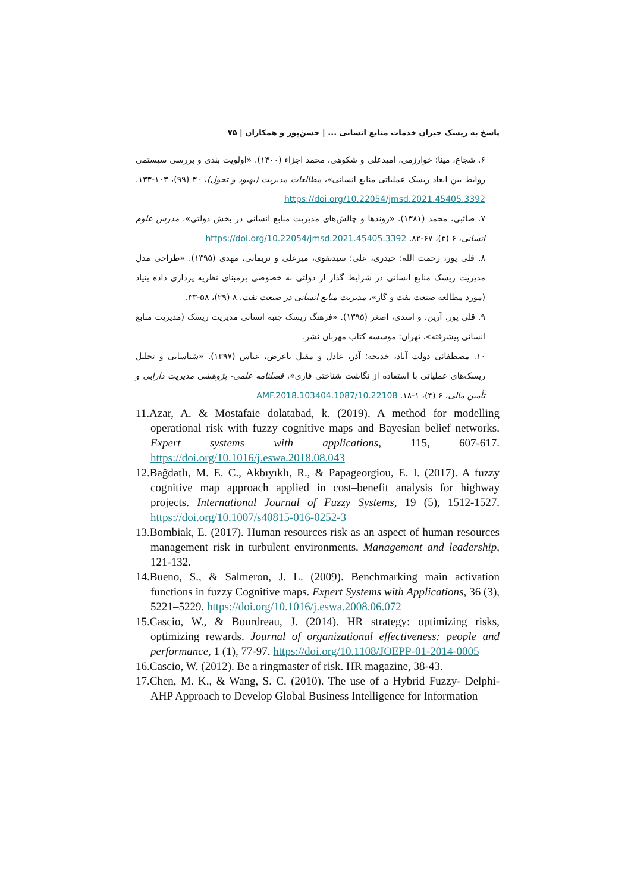پاسخ به ریسک جبران خدمات منابع انسانی ... | حسن‌پور و همکاران | ۷۵
۶. شجاع، مینا؛ خوارزمی، امیدعلی و شکوهی، محمد اجزاء (۱۴۰۰). «اولویت بندی و بررسی سیستمی روابط بین ابعاد ریسک عملیاتی منابع انسانی»، مطالعات مدیریت (بهبود و تحول)، ۳۰ (۹۹)، ۱۰۳-۱۳۳. https://doi.org/10.22054/jmsd.2021.45405.3392
۷. صائبی، محمد (۱۳۸۱). «روندها و چالش‌های مدیریت منابع انسانی در بخش دولتی»، مدرس علوم انسانی، ۶ (۳)، ۶۷-۸۲. https://doi.org/10.22054/jmsd.2021.45405.3392
۸. قلی پور، رحمت الله؛ حیدری، علی؛ سیدنقوی، میرعلی و نریمانی، مهدی (۱۳۹۵). «طراحی مدل مدیریت ریسک منابع انسانی در شرایط گذار از دولتی به خصوصی برمبنای نظریه پردازی داده بنیاد (مورد مطالعه صنعت نفت و گاز»، مدیریت منابع انسانی در صنعت نفت، ۸ (۲۹)، ۵۸-۳۳.
۹. قلی پور، آرین، و اسدی، اصغر (۱۳۹۵). «فرهنگ ریسک جنبه انسانی مدیریت ریسک (مدیریت منابع انسانی پیشرفته»، تهران: موسسه کتاب مهربان نشر.
۱۰. مصطفائی دولت آباد، خدیجه؛ آذر، عادل و مقبل باعرض، عباس (۱۳۹۷). «شناسایی و تحلیل ریسک‌های عملیاتی با استفاده از نگاشت شناختی فازی»، فصلنامه علمی- پژوهشی مدیریت دارایی و تأمین مالی، ۶ (۴)، ۱-۱۸. 10.22108/AMF.2018.103404.1087
11.Azar, A. & Mostafaie dolatabad, k. (2019). A method for modelling operational risk with fuzzy cognitive maps and Bayesian belief networks. Expert systems with applications, 115, 607-617. https://doi.org/10.1016/j.eswa.2018.08.043
12.Bağdatlı, M. E. C., Akbıyıklı, R., & Papageorgiou, E. I. (2017). A fuzzy cognitive map approach applied in cost–benefit analysis for highway projects. International Journal of Fuzzy Systems, 19 (5), 1512-1527. https://doi.org/10.1007/s40815-016-0252-3
13.Bombiak, E. (2017). Human resources risk as an aspect of human resources management risk in turbulent environments. Management and leadership, 121-132.
14.Bueno, S., & Salmeron, J. L. (2009). Benchmarking main activation functions in fuzzy Cognitive maps. Expert Systems with Applications, 36 (3), 5221–5229. https://doi.org/10.1016/j.eswa.2008.06.072
15.Cascio, W., & Bourdreau, J. (2014). HR strategy: optimizing risks, optimizing rewards. Journal of organizational effectiveness: people and performance, 1 (1), 77-97. https://doi.org/10.1108/JOEPP-01-2014-0005
16.Cascio, W. (2012). Be a ringmaster of risk. HR magazine, 38-43.
17.Chen, M. K., & Wang, S. C. (2010). The use of a Hybrid Fuzzy- Delphi-AHP Approach to Develop Global Business Intelligence for Information